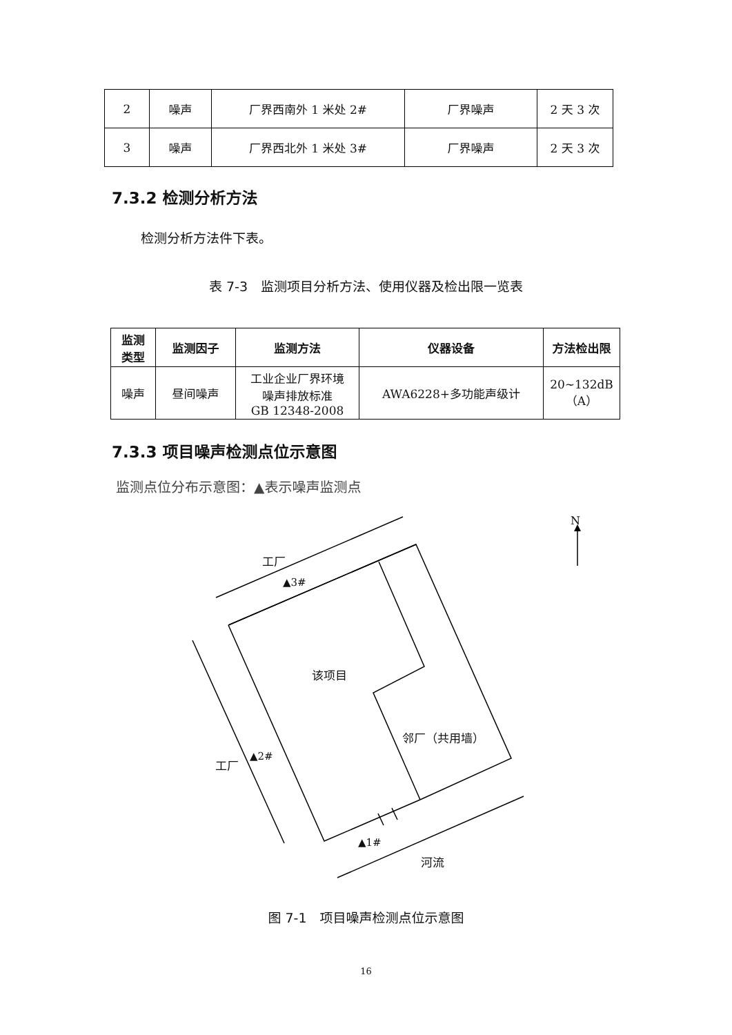| 2 | 噪声 | 厂界西南外 1 米处 2# | 厂界噪声 | 2 天 3 次 |
| 3 | 噪声 | 厂界西北外 1 米处 3# | 厂界噪声 | 2 天 3 次 |
7.3.2 检测分析方法
检测分析方法件下表。
表 7-3　监测项目分析方法、使用仪器及检出限一览表
| 监测 类型 | 监测因子 | 监测方法 | 仪器设备 | 方法检出限 |
| --- | --- | --- | --- | --- |
| 噪声 | 昼间噪声 | 工业企业厂界环境 噪声排放标准 GB 12348-2008 | AWA6228+多功能声级计 | 20~132dB （A） |
7.3.3 项目噪声检测点位示意图
监测点位分布示意图：▲表示噪声监测点
N
工厂
▲3#
该项目
邻厂（共用墙）
工厂
▲2#
▲1#
河流
图 7-1　项目噪声检测点位示意图
16